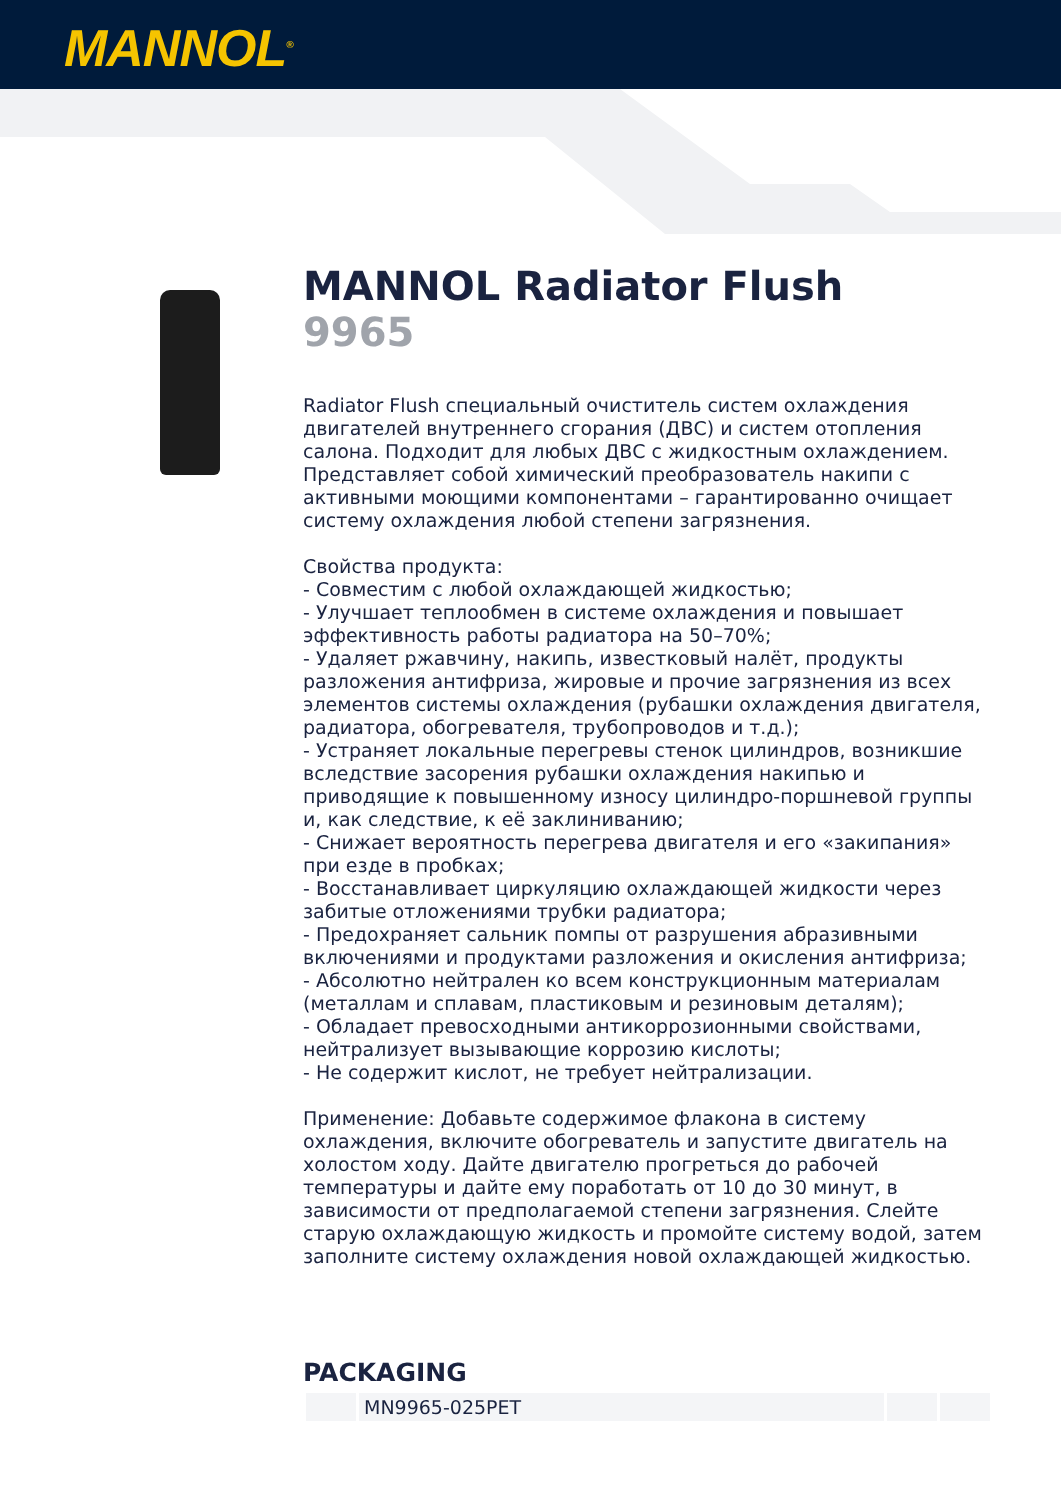MANNOL<sup>®</sup>
MANNOL Radiator Flush
9965
Radiator Flush специальный очиститель систем охлаждения двигателей внутреннего сгорания (ДВС) и систем отопления салона. Подходит для любых ДВС с жидкостным охлаждением. Представляет собой химический преобразователь накипи с активными моющими компонентами – гарантированно очищает систему охлаждения любой степени загрязнения. Свойства продукта: - Совместим с любой охлаждающей жидкостью; - Улучшает теплообмен в системе охлаждения и повышает эффективность работы радиатора на 50–70%; - Удаляет ржавчину, накипь, известковый налёт, продукты разложения антифриза, жировые и прочие загрязнения из всех элементов системы охлаждения (рубашки охлаждения двигателя, радиатора, обогревателя, трубопроводов и т.д.); - Устраняет локальные перегревы стенок цилиндров, возникшие вследствие засорения рубашки охлаждения накипью и приводящие к повышенному износу цилиндро-поршневой группы и, как следствие, к её заклиниванию; - Снижает вероятность перегрева двигателя и его «закипания» при езде в пробках; - Восстанавливает циркуляцию охлаждающей жидкости через забитые отложениями трубки радиатора; - Предохраняет сальник помпы от разрушения абразивными включениями и продуктами разложения и окисления антифриза; - Абсолютно нейтрален ко всем конструкционным материалам (металлам и сплавам, пластиковым и резиновым деталям); - Обладает превосходными антикоррозионными свойствами, нейтрализует вызывающие коррозию кислоты; - Не содержит кислот, не требует нейтрализации. Применение: Добавьте содержимое флакона в систему охлаждения, включите обогреватель и запустите двигатель на холостом ходу. Дайте двигателю прогреться до рабочей температуры и дайте ему поработать от 10 до 30 минут, в зависимости от предполагаемой степени загрязнения. Слейте старую охлаждающую жидкость и промойте систему водой, затем заполните систему охлаждения новой охлаждающей жидкостью.
PACKAGING
| | MN9965-025PET | | |